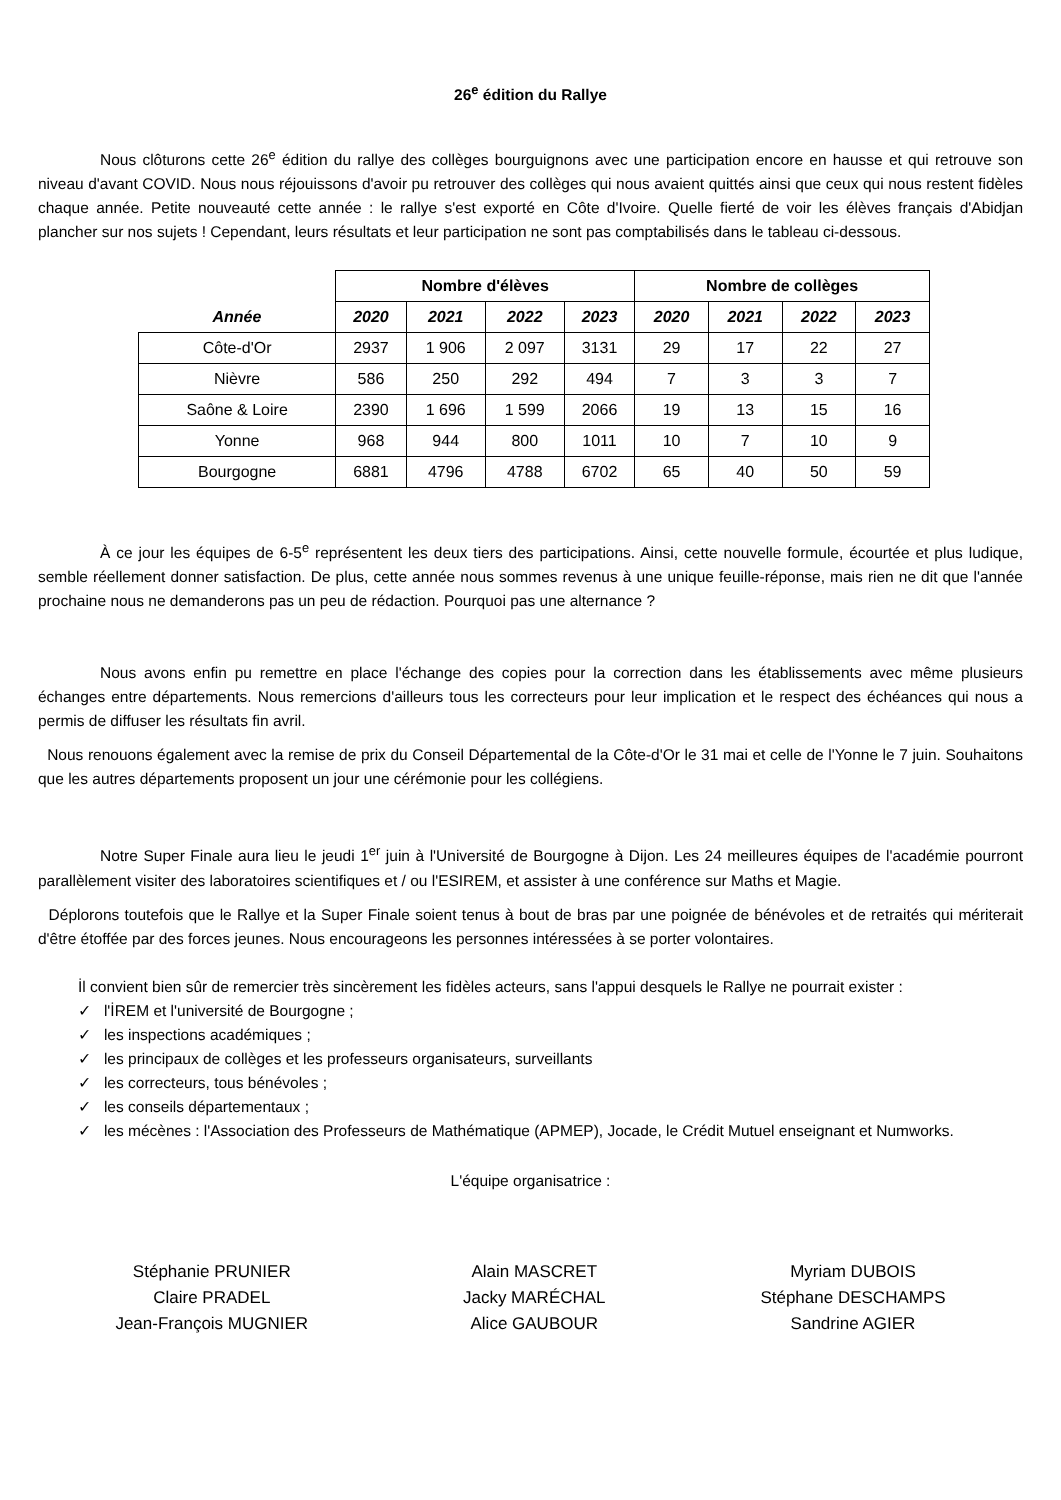26<sup>e</sup> édition du Rallye
Nous clôturons cette 26<sup>e</sup> édition du rallye des collèges bourguignons avec une participation encore en hausse et qui retrouve son niveau d'avant COVID. Nous nous réjouissons d'avoir pu retrouver des collèges qui nous avaient quittés ainsi que ceux qui nous restent fidèles chaque année. Petite nouveauté cette année : le rallye s'est exporté en Côte d'Ivoire. Quelle fierté de voir les élèves français d'Abidjan plancher sur nos sujets ! Cependant, leurs résultats et leur participation ne sont pas comptabilisés dans le tableau ci-dessous.
| | Nombre d'élèves | | | | Nombre de collèges | | | |
| --- | --- | --- | --- | --- | --- | --- | --- | --- |
| Année | 2020 | 2021 | 2022 | 2023 | 2020 | 2021 | 2022 | 2023 |
| Côte-d'Or | 2937 | 1 906 | 2 097 | 3131 | 29 | 17 | 22 | 27 |
| Nièvre | 586 | 250 | 292 | 494 | 7 | 3 | 3 | 7 |
| Saône & Loire | 2390 | 1 696 | 1 599 | 2066 | 19 | 13 | 15 | 16 |
| Yonne | 968 | 944 | 800 | 1011 | 10 | 7 | 10 | 9 |
| Bourgogne | 6881 | 4796 | 4788 | 6702 | 65 | 40 | 50 | 59 |
À ce jour les équipes de 6-5<sup>e</sup> représentent les deux tiers des participations. Ainsi, cette nouvelle formule, écourtée et plus ludique, semble réellement donner satisfaction. De plus, cette année nous sommes revenus à une unique feuille-réponse, mais rien ne dit que l'année prochaine nous ne demanderons pas un peu de rédaction. Pourquoi pas une alternance ?
Nous avons enfin pu remettre en place l'échange des copies pour la correction dans les établissements avec même plusieurs échanges entre départements. Nous remercions d'ailleurs tous les correcteurs pour leur implication et le respect des échéances qui nous a permis de diffuser les résultats fin avril.
Nous renouons également avec la remise de prix du Conseil Départemental de la Côte-d'Or le 31 mai et celle de l'Yonne le 7 juin. Souhaitons que les autres départements proposent un jour une cérémonie pour les collégiens.
Notre Super Finale aura lieu le jeudi 1<sup>er</sup> juin à l'Université de Bourgogne à Dijon. Les 24 meilleures équipes de l'académie pourront parallèlement visiter des laboratoires scientifiques et / ou l'ESIREM, et assister à une conférence sur Maths et Magie.
Déplorons toutefois que le Rallye et la Super Finale soient tenus à bout de bras par une poignée de bénévoles et de retraités qui mériterait d'être étoffée par des forces jeunes. Nous encourageons les personnes intéressées à se porter volontaires.
İl convient bien sûr de remercier très sincèrement les fidèles acteurs, sans l'appui desquels le Rallye ne pourrait exister :
✓ l'İREM et l'université de Bourgogne ;
✓ les inspections académiques ;
✓ les principaux de collèges et les professeurs organisateurs, surveillants
✓ les correcteurs, tous bénévoles ;
✓ les conseils départementaux ;
✓ les mécènes : l'Association des Professeurs de Mathématique (APMEP), Jocade, le Crédit Mutuel enseignant et Numworks.
L'équipe organisatrice :
Stéphanie PRUNIER
Claire PRADEL
Jean-François MUGNIER
Alain MASCRET
Jacky MARÉCHAL
Alice GAUBOUR
Myriam DUBOIS
Stéphane DESCHAMPS
Sandrine AGIER